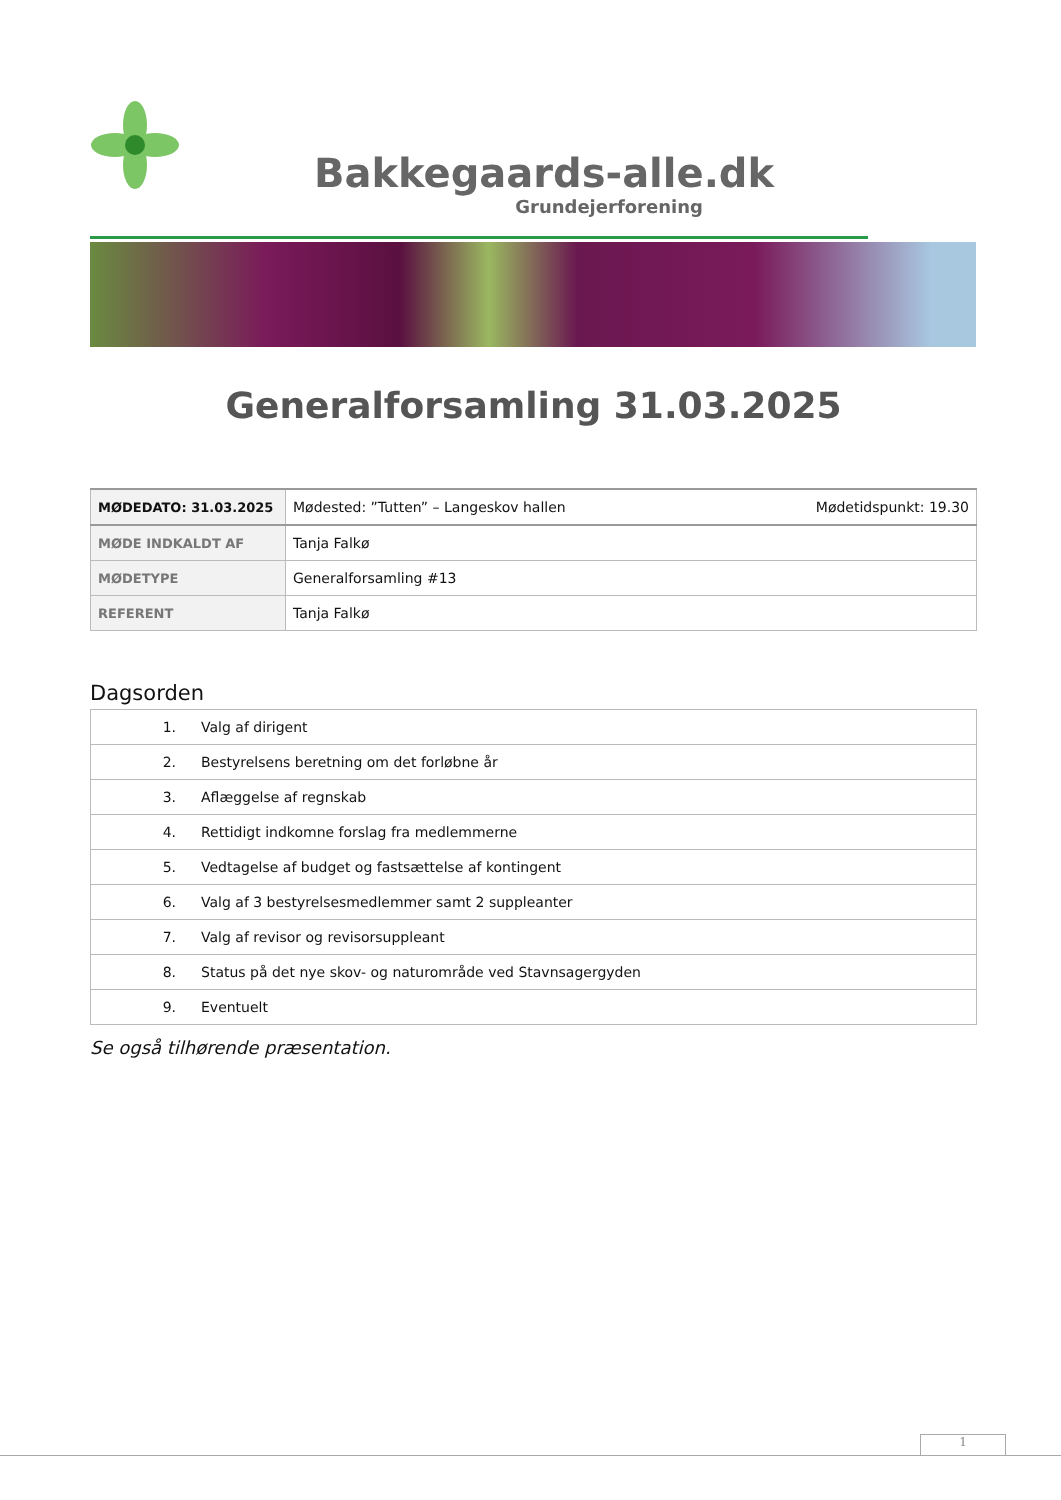Bakkegaards-alle.dk
Grundejerforening
Generalforsamling 31.03.2025
| MØDEDATO: 31.03.2025 | Mødested: ”Tutten” – Langeskov hallen Mødetidspunkt: 19.30 |
| MØDE INDKALDT AF | Tanja Falkø |
| MØDETYPE | Generalforsamling #13 |
| REFERENT | Tanja Falkø |
Dagsorden
| 1. | Valg af dirigent |
| 2. | Bestyrelsens beretning om det forløbne år |
| 3. | Aflæggelse af regnskab |
| 4. | Rettidigt indkomne forslag fra medlemmerne |
| 5. | Vedtagelse af budget og fastsættelse af kontingent |
| 6. | Valg af 3 bestyrelsesmedlemmer samt 2 suppleanter |
| 7. | Valg af revisor og revisorsuppleant |
| 8. | Status på det nye skov- og naturområde ved Stavnsagergyden |
| 9. | Eventuelt |
Se også tilhørende præsentation.
1